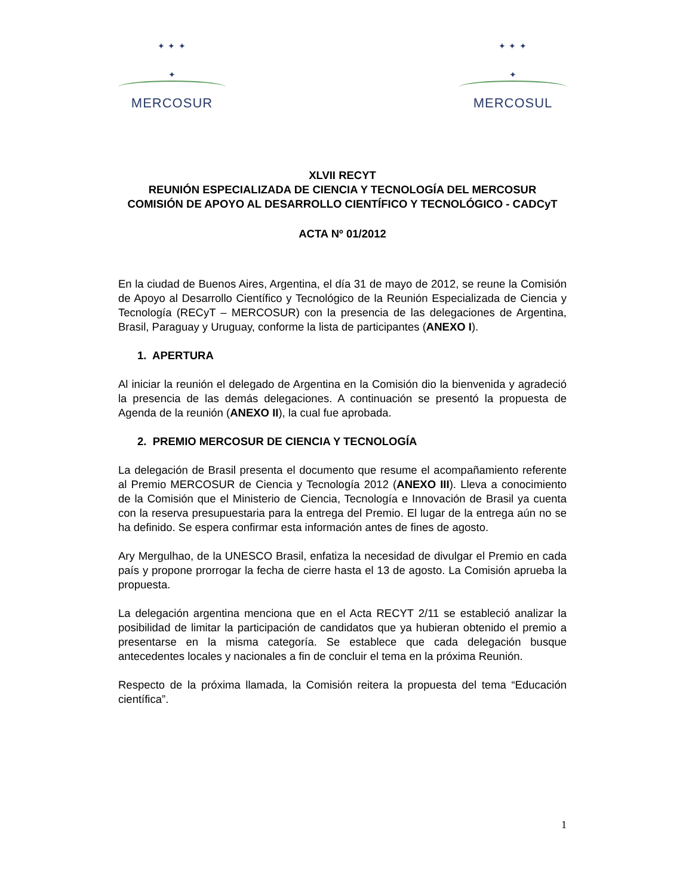✦ ✦ ✦
✦
MERCOSUR
✦ ✦ ✦
✦
MERCOSUL
XLVII RECYT
REUNIÓN ESPECIALIZADA DE CIENCIA Y TECNOLOGÍA DEL MERCOSUR
COMISIÓN DE APOYO AL DESARROLLO CIENTÍFICO Y TECNOLÓGICO - CADCyT
ACTA Nº 01/2012
En la ciudad de Buenos Aires, Argentina, el día 31 de mayo de 2012, se reune la Comisión de Apoyo al Desarrollo Científico y Tecnológico de la Reunión Especializada de Ciencia y Tecnología (RECyT – MERCOSUR) con la presencia de las delegaciones de Argentina, Brasil, Paraguay y Uruguay, conforme la lista de participantes (ANEXO I).
1. APERTURA
Al iniciar la reunión el delegado de Argentina en la Comisión dio la bienvenida y agradeció la presencia de las demás delegaciones. A continuación se presentó la propuesta de Agenda de la reunión (ANEXO II), la cual fue aprobada.
2. PREMIO MERCOSUR DE CIENCIA Y TECNOLOGÍA
La delegación de Brasil presenta el documento que resume el acompañamiento referente al Premio MERCOSUR de Ciencia y Tecnología 2012 (ANEXO III). Lleva a conocimiento de la Comisión que el Ministerio de Ciencia, Tecnología e Innovación de Brasil ya cuenta con la reserva presupuestaria para la entrega del Premio. El lugar de la entrega aún no se ha definido. Se espera confirmar esta información antes de fines de agosto.
Ary Mergulhao, de la UNESCO Brasil, enfatiza la necesidad de divulgar el Premio en cada país y propone prorrogar la fecha de cierre hasta el 13 de agosto. La Comisión aprueba la propuesta.
La delegación argentina menciona que en el Acta RECYT 2/11 se estableció analizar la posibilidad de limitar la participación de candidatos que ya hubieran obtenido el premio a presentarse en la misma categoría. Se establece que cada delegación busque antecedentes locales y nacionales a fin de concluir el tema en la próxima Reunión.
Respecto de la próxima llamada, la Comisión reitera la propuesta del tema “Educación científica”.
1